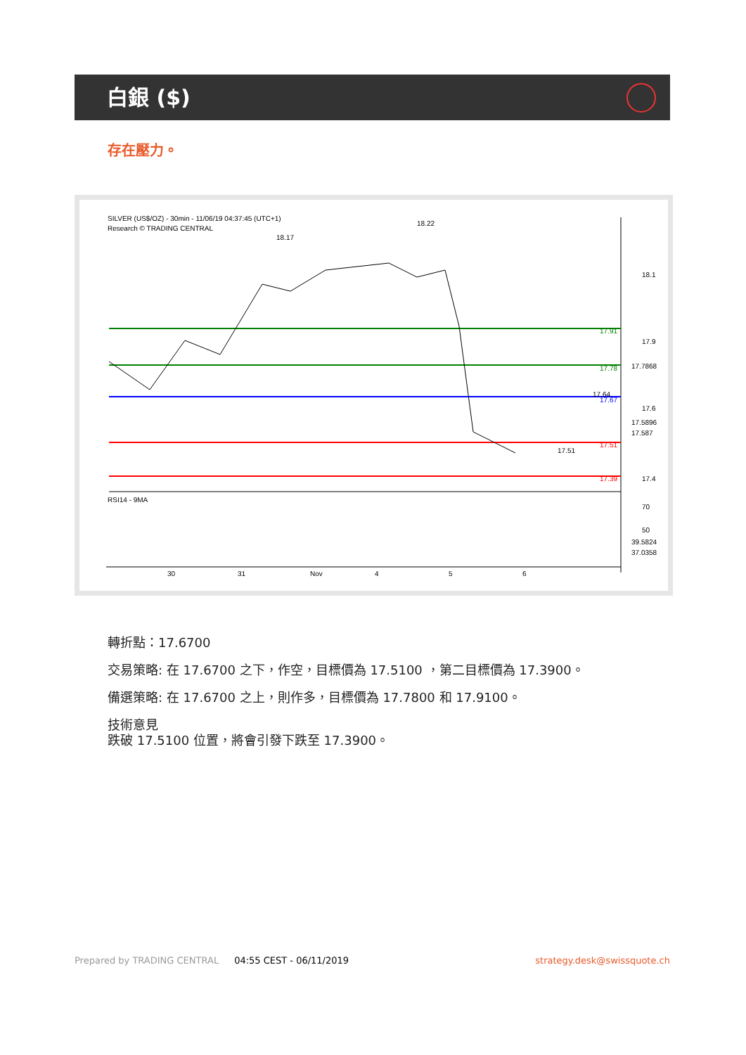白銀 ($)
存在壓力。
SILVER (US$/OZ) - 30min - 11/06/19 04:37:45 (UTC+1)
Research © TRADING CENTRAL
17.91
17.78
17.67
17.51
17.39
18.1
17.9
17.6
17.4
17.7868
17.5896
17.587
RSI14 - 9MA
70
50
39.5824
37.0358
30
31
Nov
4
5
6
18.17
18.22
17.51
17.64
轉折點：17.6700
交易策略: 在 17.6700 之下，作空，目標價為 17.5100 ，第二目標價為 17.3900。
備選策略: 在 17.6700 之上，則作多，目標價為 17.7800 和 17.9100。
技術意見
跌破 17.5100 位置，將會引發下跌至 17.3900。
Prepared by TRADING CENTRAL 04:55 CEST - 06/11/2019 strategy.desk@swissquote.ch